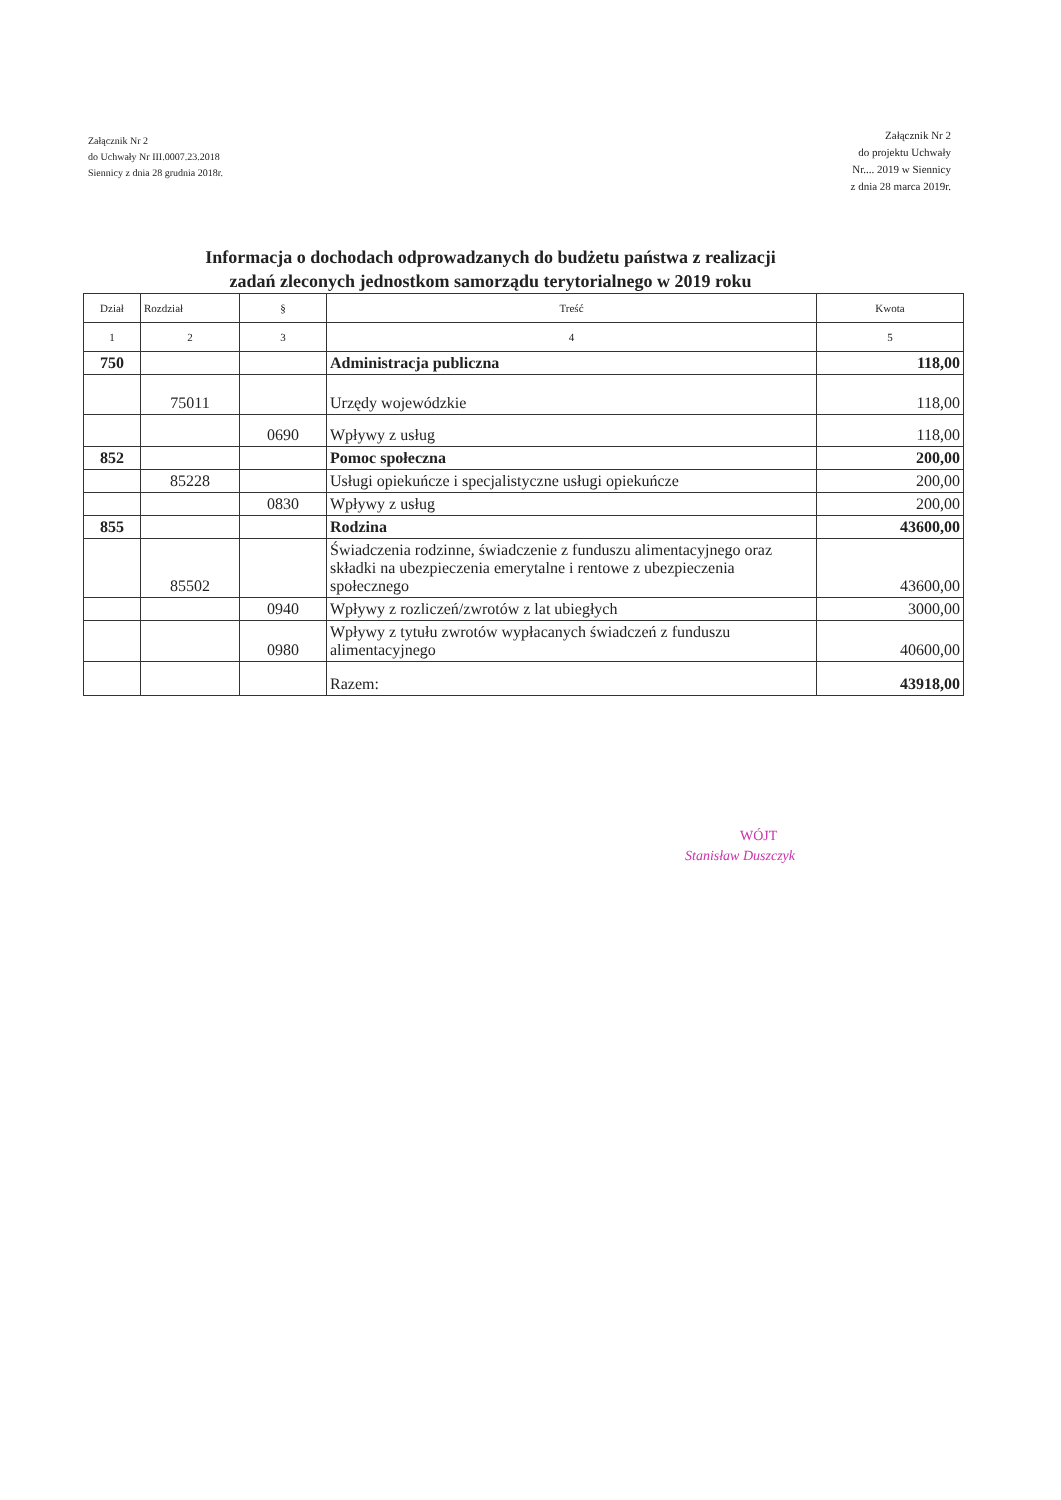Załącznik Nr 2
do Uchwały Nr III.0007.23.2018
Siennicy z dnia 28 grudnia 2018r.
Załącznik Nr 2
do projektu Uchwały
Nr.... 2019 w Siennicy
z dnia 28 marca 2019r.
Informacja o dochodach odprowadzanych do budżetu państwa z realizacji
zadań zleconych jednostkom samorządu terytorialnego w 2019 roku
| Dział | Rozdział | § | Treść | Kwota |
| --- | --- | --- | --- | --- |
| 1 | 2 | 3 | 4 | 5 |
| 750 | | | Administracja publiczna | 118,00 |
| | 75011 | | Urzędy wojewódzkie | 118,00 |
| | | 0690 | Wpływy z usług | 118,00 |
| 852 | | | Pomoc społeczna | 200,00 |
| | 85228 | | Usługi opiekuńcze i specjalistyczne usługi opiekuńcze | 200,00 |
| | | 0830 | Wpływy z usług | 200,00 |
| 855 | | | Rodzina | 43600,00 |
| | 85502 | | Świadczenia rodzinne, świadczenie z funduszu alimentacyjnego oraz składki na ubezpieczenia emerytalne i rentowe z ubezpieczenia społecznego | 43600,00 |
| | | 0940 | Wpływy z rozliczeń/zwrotów z lat ubiegłych | 3000,00 |
| | | 0980 | Wpływy z tytułu zwrotów wypłacanych świadczeń z funduszu alimentacyjnego | 40600,00 |
| | | | Razem: | 43918,00 |
WÓJT
Stanisław Duszczyk